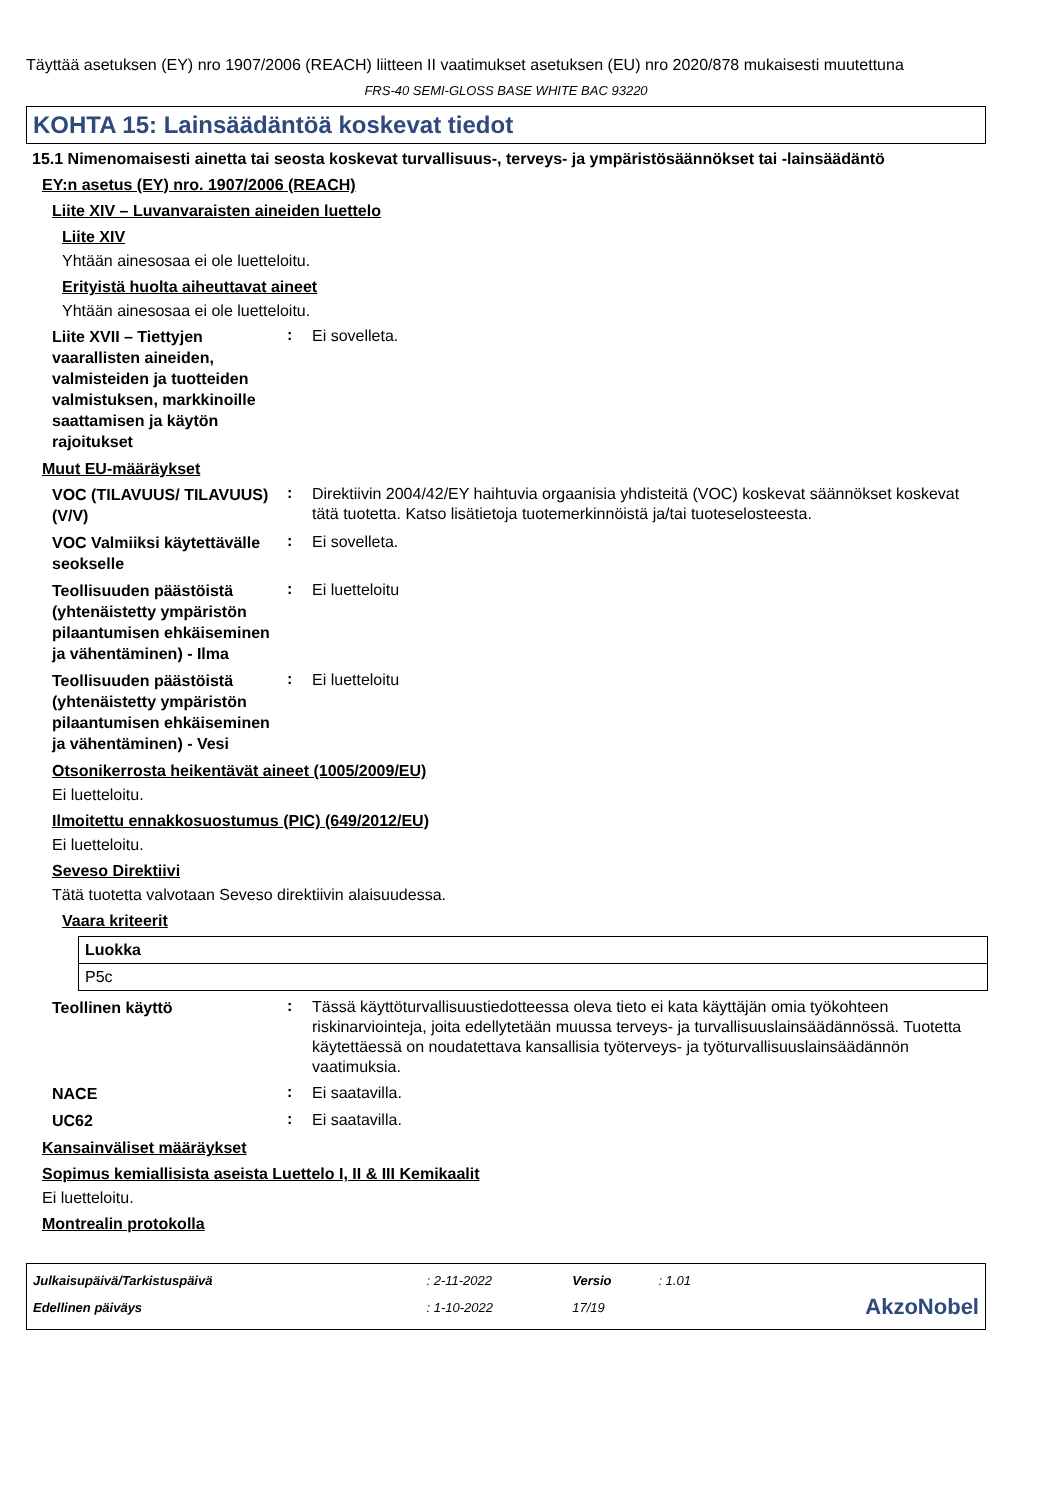Täyttää asetuksen (EY) nro 1907/2006 (REACH) liitteen II vaatimukset asetuksen (EU) nro 2020/878 mukaisesti muutettuna
FRS-40 SEMI-GLOSS BASE WHITE BAC 93220
KOHTA 15: Lainsäädäntöä koskevat tiedot
15.1 Nimenomaisesti ainetta tai seosta koskevat turvallisuus-, terveys- ja ympäristösäännökset tai -lainsäädäntö
EY:n asetus (EY) nro. 1907/2006 (REACH)
Liite XIV – Luvanvaraisten aineiden luettelo
Liite XIV
Yhtään ainesosaa ei ole luetteloitu.
Erityistä huolta aiheuttavat aineet
Yhtään ainesosaa ei ole luetteloitu.
Liite XVII – Tiettyjen vaarallisten aineiden, valmisteiden ja tuotteiden valmistuksen, markkinoille saattamisen ja käytön rajoitukset
:
Ei sovelleta.
Muut EU-määräykset
VOC (TILAVUUS/ TILAVUUS) (V/V)
:
Direktiivin 2004/42/EY haihtuvia orgaanisia yhdisteitä (VOC) koskevat säännökset koskevat tätä tuotetta. Katso lisätietoja tuotemerkinnöistä ja/tai tuoteselosteesta.
VOC Valmiiksi käytettävälle seokselle
:
Ei sovelleta.
Teollisuuden päästöistä (yhtenäistetty ympäristön pilaantumisen ehkäiseminen ja vähentäminen) - Ilma
:
Ei luetteloitu
Teollisuuden päästöistä (yhtenäistetty ympäristön pilaantumisen ehkäiseminen ja vähentäminen) - Vesi
:
Ei luetteloitu
Otsonikerrosta heikentävät aineet (1005/2009/EU)
Ei luetteloitu.
Ilmoitettu ennakkosuostumus (PIC) (649/2012/EU)
Ei luetteloitu.
Seveso Direktiivi
Tätä tuotetta valvotaan Seveso direktiivin alaisuudessa.
Vaara kriteerit
| Luokka |
| --- |
| P5c |
Teollinen käyttö
:
Tässä käyttöturvallisuustiedotteessa oleva tieto ei kata käyttäjän omia työkohteen riskinarviointeja, joita edellytetään muussa terveys- ja turvallisuuslainsäädännössä. Tuotetta käytettäessä on noudatettava kansallisia työterveys- ja työturvallisuuslainsäädännön vaatimuksia.
NACE
:
Ei saatavilla.
UC62
:
Ei saatavilla.
Kansainväliset määräykset
Sopimus kemiallisista aseista Luettelo I, II & III Kemikaalit
Ei luetteloitu.
Montrealin protokolla
| Julkaisupäivä/Tarkistuspäivä | : 2-11-2022 | Versio | : 1.01 | |
| Edellinen päiväys | : 1-10-2022 | 17/19 | | AkzoNobel |